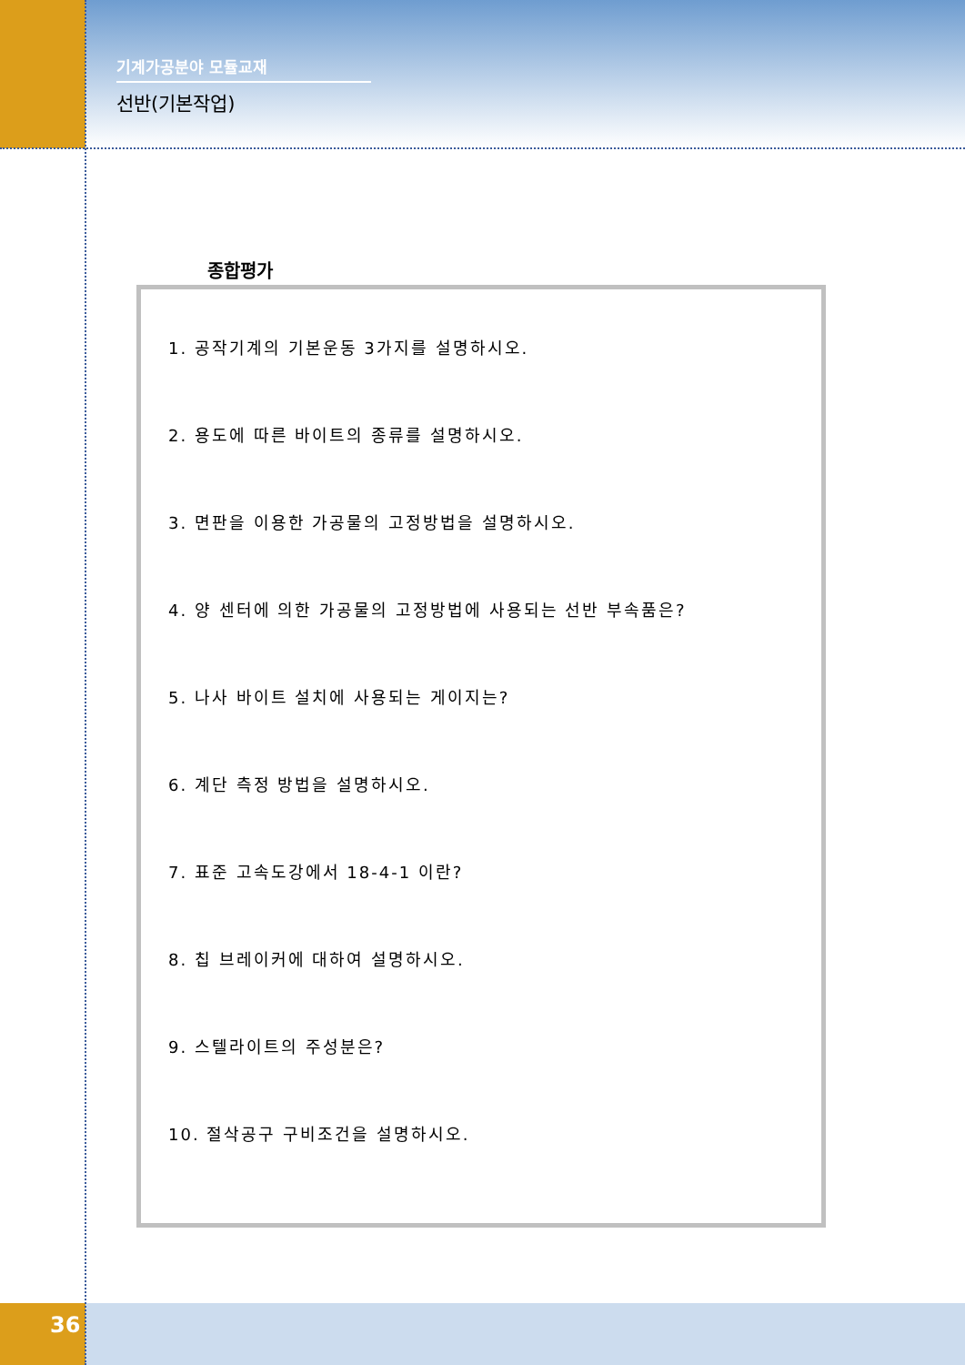기계가공분야 모듈교재
선반(기본작업)
종합평가
1. 공작기계의 기본운동 3가지를 설명하시오.
2. 용도에 따른 바이트의 종류를 설명하시오.
3. 면판을 이용한 가공물의 고정방법을 설명하시오.
4. 양 센터에 의한 가공물의 고정방법에 사용되는 선반 부속품은?
5. 나사 바이트 설치에 사용되는 게이지는?
6. 계단 측정 방법을 설명하시오.
7. 표준 고속도강에서 18-4-1 이란?
8. 칩 브레이커에 대하여 설명하시오.
9. 스텔라이트의 주성분은?
10. 절삭공구 구비조건을 설명하시오.
36